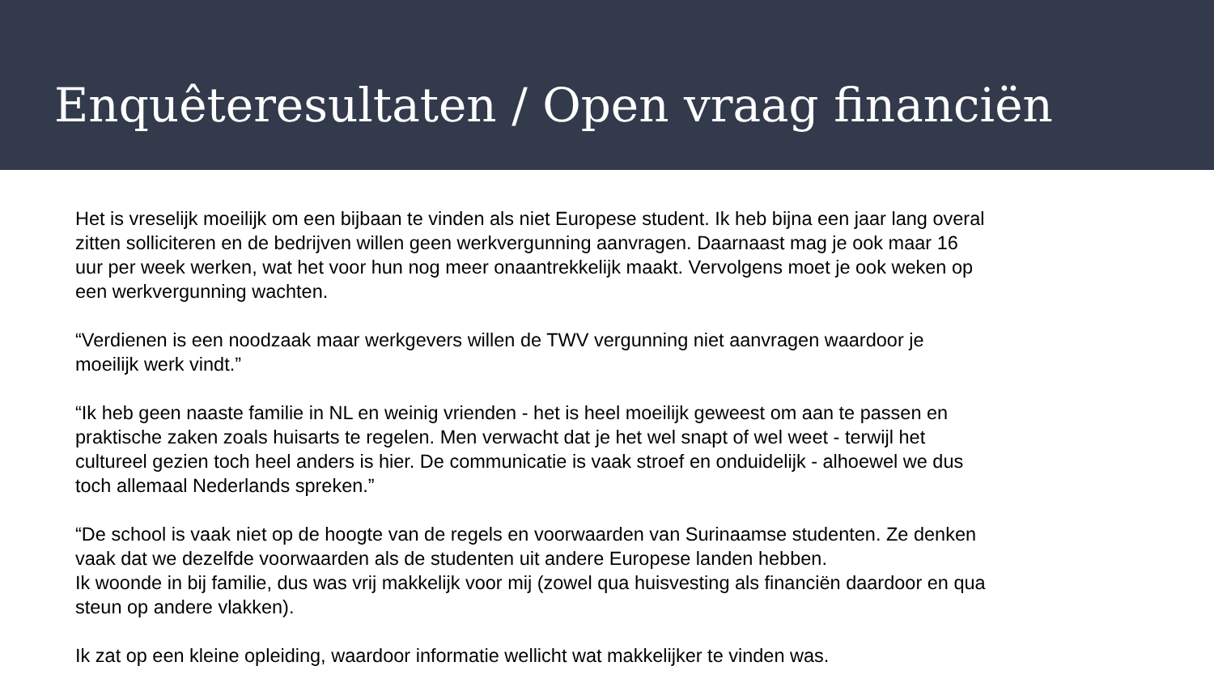Enquêteresultaten / Open vraag financiën
Het is vreselijk moeilijk om een bijbaan te vinden als niet Europese student. Ik heb bijna een jaar lang overal zitten solliciteren en de bedrijven willen geen werkvergunning aanvragen. Daarnaast mag je ook maar 16 uur per week werken, wat het voor hun nog meer onaantrekkelijk maakt. Vervolgens moet je ook weken op een werkvergunning wachten.
“Verdienen is een noodzaak maar werkgevers willen de TWV vergunning niet aanvragen waardoor je moeilijk werk vindt.”
“Ik heb geen naaste familie in NL en weinig vrienden - het is heel moeilijk geweest om aan te passen en praktische zaken zoals huisarts te regelen. Men verwacht dat je het wel snapt of wel weet - terwijl het cultureel gezien toch heel anders is hier. De communicatie is vaak stroef en onduidelijk - alhoewel we dus toch allemaal Nederlands spreken.”
“De school is vaak niet op de hoogte van de regels en voorwaarden van Surinaamse studenten. Ze denken vaak dat we dezelfde voorwaarden als de studenten uit andere Europese landen hebben.
Ik woonde in bij familie, dus was vrij makkelijk voor mij (zowel qua huisvesting als financiën daardoor en qua steun op andere vlakken).
Ik zat op een kleine opleiding, waardoor informatie wellicht wat makkelijker te vinden was.